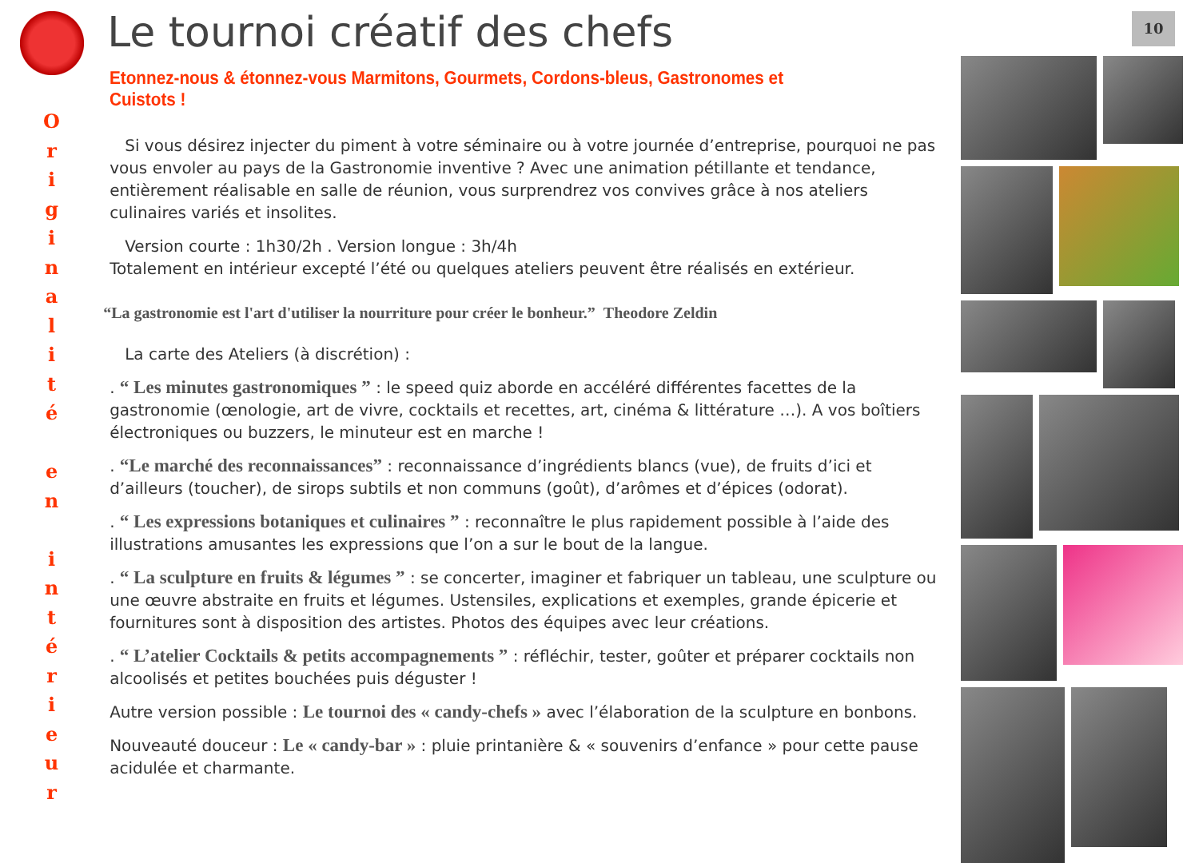10
O
r
i
g
i
n
a
l
i
t
é
e
n
i
n
t
é
r
i
e
u
r
Le tournoi créatif des chefs
Etonnez-nous & étonnez-vous Marmitons, Gourmets, Cordons-bleus, Gastronomes et Cuistots !
Si vous désirez injecter du piment à votre séminaire ou à votre journée d’entreprise, pourquoi ne pas vous envoler au pays de la Gastronomie inventive ? Avec une animation pétillante et tendance, entièrement réalisable en salle de réunion, vous surprendrez vos convives grâce à nos ateliers culinaires variés et insolites.
Version courte : 1h30/2h . Version longue : 3h/4h
Totalement en intérieur excepté l’été ou quelques ateliers peuvent être réalisés en extérieur.
“La gastronomie est l'art d'utiliser la nourriture pour créer le bonheur.” Theodore Zeldin
La carte des Ateliers (à discrétion) :
. “ Les minutes gastronomiques ” : le speed quiz aborde en accéléré différentes facettes de la gastronomie (œnologie, art de vivre, cocktails et recettes, art, cinéma & littérature …). A vos boîtiers électroniques ou buzzers, le minuteur est en marche !
. “Le marché des reconnaissances” : reconnaissance d’ingrédients blancs (vue), de fruits d’ici et d’ailleurs (toucher), de sirops subtils et non communs (goût), d’arômes et d’épices (odorat).
. “ Les expressions botaniques et culinaires ” : reconnaître le plus rapidement possible à l’aide des illustrations amusantes les expressions que l’on a sur le bout de la langue.
. “ La sculpture en fruits & légumes ” : se concerter, imaginer et fabriquer un tableau, une sculpture ou une œuvre abstraite en fruits et légumes. Ustensiles, explications et exemples, grande épicerie et fournitures sont à disposition des artistes. Photos des équipes avec leur créations.
. “ L’atelier Cocktails & petits accompagnements ” : réfléchir, tester, goûter et préparer cocktails non alcoolisés et petites bouchées puis déguster !
Autre version possible : Le tournoi des « candy-chefs » avec l’élaboration de la sculpture en bonbons.
Nouveauté douceur : Le « candy-bar » : pluie printanière & « souvenirs d’enfance » pour cette pause acidulée et charmante.